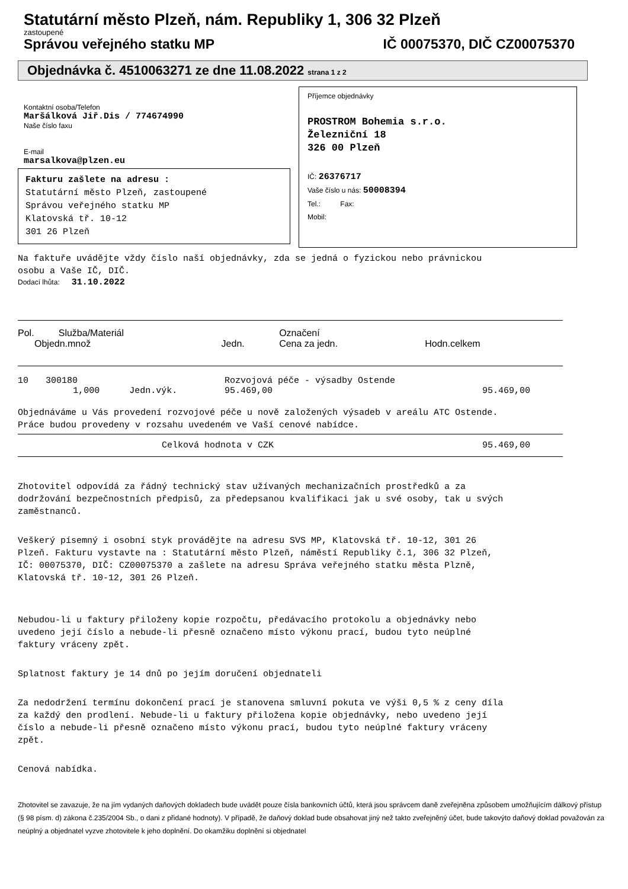Statutární město Plzeň, nám. Republiky 1, 306 32 Plzeň
zastoupené
Správou veřejného statku MP IČ 00075370, DIČ CZ00075370
Objednávka č. 4510063271 ze dne 11.08.2022 strana 1 z 2
Kontaktní osoba/Telefon
Maršálková Jiř.Dis / 774674990
Naše číslo faxu
E-mail
marsalkova@plzen.eu
Fakturu zašlete na adresu :
Statutární město Plzeň, zastoupené
Správou veřejného statku MP
Klatovská tř. 10-12
301 26 Plzeň
Příjemce objednávky
PROSTROM Bohemia s.r.o.
Železniční 18
326 00 Plzeň
IČ: 26376717
Vaše číslo u nás: 50008394
Tel.: Fax:
Mobil:
Na faktuře uvádějte vždy číslo naší objednávky, zda se jedná o fyzickou nebo právnickou osobu a Vaše IČ, DIČ.
Dodací lhůta: 31.10.2022
| Pol. | Služba/Materiál | | Označení | |
| --- | --- | --- | --- | --- |
| Objedn.množ | | Jedn. | Cena za jedn. | Hodn.celkem |
| 10 | 300180 | | Rozvojová péče - výsadby Ostende | |
| 1,000 | | Jedn.výk. | 95.469,00 | 95.469,00 |
Objednáváme u Vás provedení rozvojové péče u nově založených výsadeb v areálu ATC Ostende. Práce budou provedeny v rozsahu uvedeném ve Vaší cenové nabídce.
| Celková hodnota v CZK | 95.469,00 |
Zhotovitel odpovídá za řádný technický stav užívaných mechanizačních prostředků a za dodržování bezpečnostních předpisů, za předepsanou kvalifikaci jak u své osoby, tak u svých zaměstnanců.
Veškerý písemný i osobní styk provádějte na adresu SVS MP, Klatovská tř. 10-12, 301 26 Plzeň. Fakturu vystavte na : Statutární město Plzeň, náměstí Republiky č.1, 306 32 Plzeň, IČ: 00075370, DIČ: CZ00075370 a zašlete na adresu Správa veřejného statku města Plzně, Klatovská tř. 10-12, 301 26 Plzeň.
Nebudou-li u faktury přiloženy kopie rozpočtu, předávacího protokolu a objednávky nebo uvedeno její číslo a nebude-li přesně označeno místo výkonu prací, budou tyto neúplné faktury vráceny zpět.
Splatnost faktury je 14 dnů po jejím doručení objednateli
Za nedodržení termínu dokončení prací je stanovena smluvní pokuta ve výši 0,5 % z ceny díla za každý den prodlení. Nebude-li u faktury přiložena kopie objednávky, nebo uvedeno její číslo a nebude-li přesně označeno místo výkonu prací, budou tyto neúplné faktury vráceny zpět.
Cenová nabídka.
Zhotovitel se zavazuje, že na jím vydaných daňových dokladech bude uvádět pouze čísla bankovních účtů, která jsou správcem daně zveřejněna způsobem umožňujícím dálkový přístup (§ 98 písm. d) zákona č.235/2004 Sb., o dani z přidané hodnoty). V případě, že daňový doklad bude obsahovat jiný než takto zveřejněný účet, bude takovýto daňový doklad považován za neúplný a objednatel vyzve zhotovitele k jeho doplnění. Do okamžiku doplnění si objednatel